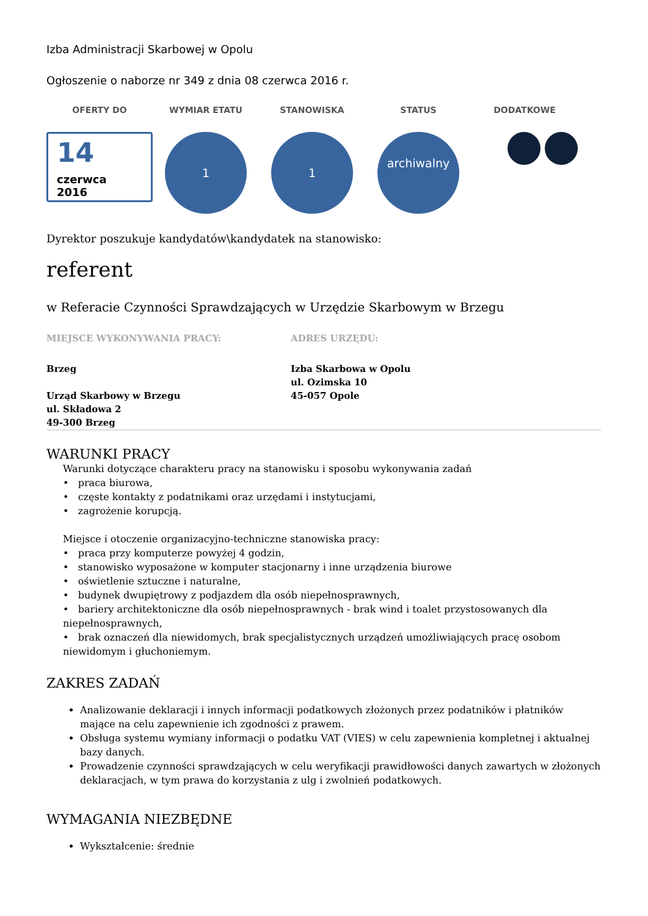Izba Administracji Skarbowej w Opolu
Ogłoszenie o naborze nr 349 z dnia 08 czerwca 2016 r.
OFERTY DO WYMIAR ETATU STANOWISKA STATUS DODATKOWE
14
czerwca
2016
1 1
archiwalny
Dyrektor poszukuje kandydatów\kandydatek na stanowisko:
referent
w Referacie Czynności Sprawdzających w Urzędzie Skarbowym w Brzegu
MIEJSCE WYKONYWANIA PRACY: ADRES URZĘDU:
Brzeg
Urząd Skarbowy w Brzegu
ul. Składowa 2
49-300 Brzeg
Izba Skarbowa w Opolu
ul. Ozimska 10
45-057 Opole
WARUNKI PRACY
Warunki dotyczące charakteru pracy na stanowisku i sposobu wykonywania zadań
• praca biurowa,
• częste kontakty z podatnikami oraz urzędami i instytucjami,
• zagrożenie korupcją.
Miejsce i otoczenie organizacyjno-techniczne stanowiska pracy:
• praca przy komputerze powyżej 4 godzin,
• stanowisko wyposażone w komputer stacjonarny i inne urządzenia biurowe
• oświetlenie sztuczne i naturalne,
• budynek dwupiętrowy z podjazdem dla osób niepełnosprawnych,
• bariery architektoniczne dla osób niepełnosprawnych - brak wind i toalet przystosowanych dla niepełnosprawnych,
• brak oznaczeń dla niewidomych, brak specjalistycznych urządzeń umożliwiających pracę osobom niewidomym i głuchoniemym.
ZAKRES ZADAŃ
Analizowanie deklaracji i innych informacji podatkowych złożonych przez podatników i płatników mające na celu zapewnienie ich zgodności z prawem.
Obsługa systemu wymiany informacji o podatku VAT (VIES) w celu zapewnienia kompletnej i aktualnej bazy danych.
Prowadzenie czynności sprawdzających w celu weryfikacji prawidłowości danych zawartych w złożonych deklaracjach, w tym prawa do korzystania z ulg i zwolnień podatkowych.
WYMAGANIA NIEZBĘDNE
Wykształcenie: średnie